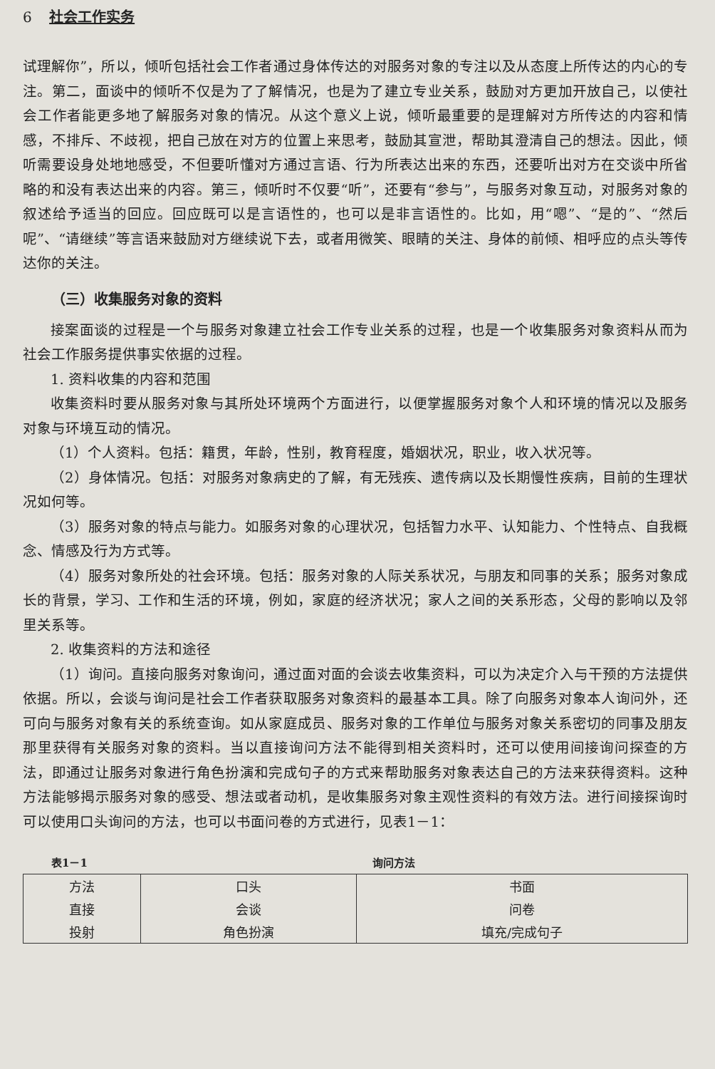6 社会工作实务
试理解你”，所以，倾听包括社会工作者通过身体传达的对服务对象的专注以及从态度上所传达的内心的专注。第二，面谈中的倾听不仅是为了了解情况，也是为了建立专业关系，鼓励对方更加开放自己，以使社会工作者能更多地了解服务对象的情况。从这个意义上说，倾听最重要的是理解对方所传达的内容和情感，不排斥、不歧视，把自己放在对方的位置上来思考，鼓励其宣泄，帮助其澄清自己的想法。因此，倾听需要设身处地地感受，不但要听懂对方通过言语、行为所表达出来的东西，还要听出对方在交谈中所省略的和没有表达出来的内容。第三，倾听时不仅要“听”，还要有“参与”，与服务对象互动，对服务对象的叙述给予适当的回应。回应既可以是言语性的，也可以是非言语性的。比如，用“嗯”、“是的”、“然后呢”、“请继续”等言语来鼓励对方继续说下去，或者用微笑、眼睛的关注、身体的前倾、相呼应的点头等传达你的关注。
（三）收集服务对象的资料
接案面谈的过程是一个与服务对象建立社会工作专业关系的过程，也是一个收集服务对象资料从而为社会工作服务提供事实依据的过程。
1. 资料收集的内容和范围
收集资料时要从服务对象与其所处环境两个方面进行，以便掌握服务对象个人和环境的情况以及服务对象与环境互动的情况。
（1）个人资料。包括：籍贯，年龄，性别，教育程度，婚姻状况，职业，收入状况等。
（2）身体情况。包括：对服务对象病史的了解，有无残疾、遗传病以及长期慢性疾病，目前的生理状况如何等。
（3）服务对象的特点与能力。如服务对象的心理状况，包括智力水平、认知能力、个性特点、自我概念、情感及行为方式等。
（4）服务对象所处的社会环境。包括：服务对象的人际关系状况，与朋友和同事的关系；服务对象成长的背景，学习、工作和生活的环境，例如，家庭的经济状况；家人之间的关系形态，父母的影响以及邻里关系等。
2. 收集资料的方法和途径
（1）询问。直接向服务对象询问，通过面对面的会谈去收集资料，可以为决定介入与干预的方法提供依据。所以，会谈与询问是社会工作者获取服务对象资料的最基本工具。除了向服务对象本人询问外，还可向与服务对象有关的系统查询。如从家庭成员、服务对象的工作单位与服务对象关系密切的同事及朋友那里获得有关服务对象的资料。当以直接询问方法不能得到相关资料时，还可以使用间接询问探查的方法，即通过让服务对象进行角色扮演和完成句子的方式来帮助服务对象表达自己的方法来获得资料。这种方法能够揭示服务对象的感受、想法或者动机，是收集服务对象主观性资料的有效方法。进行间接探询时可以使用口头询问的方法，也可以书面问卷的方式进行，见表1－1：
表1－1 询问方法
| 方法 | 口头 | 书面 |
| --- | --- | --- |
| 直接 | 会谈 | 问卷 |
| 投射 | 角色扮演 | 填充/完成句子 |